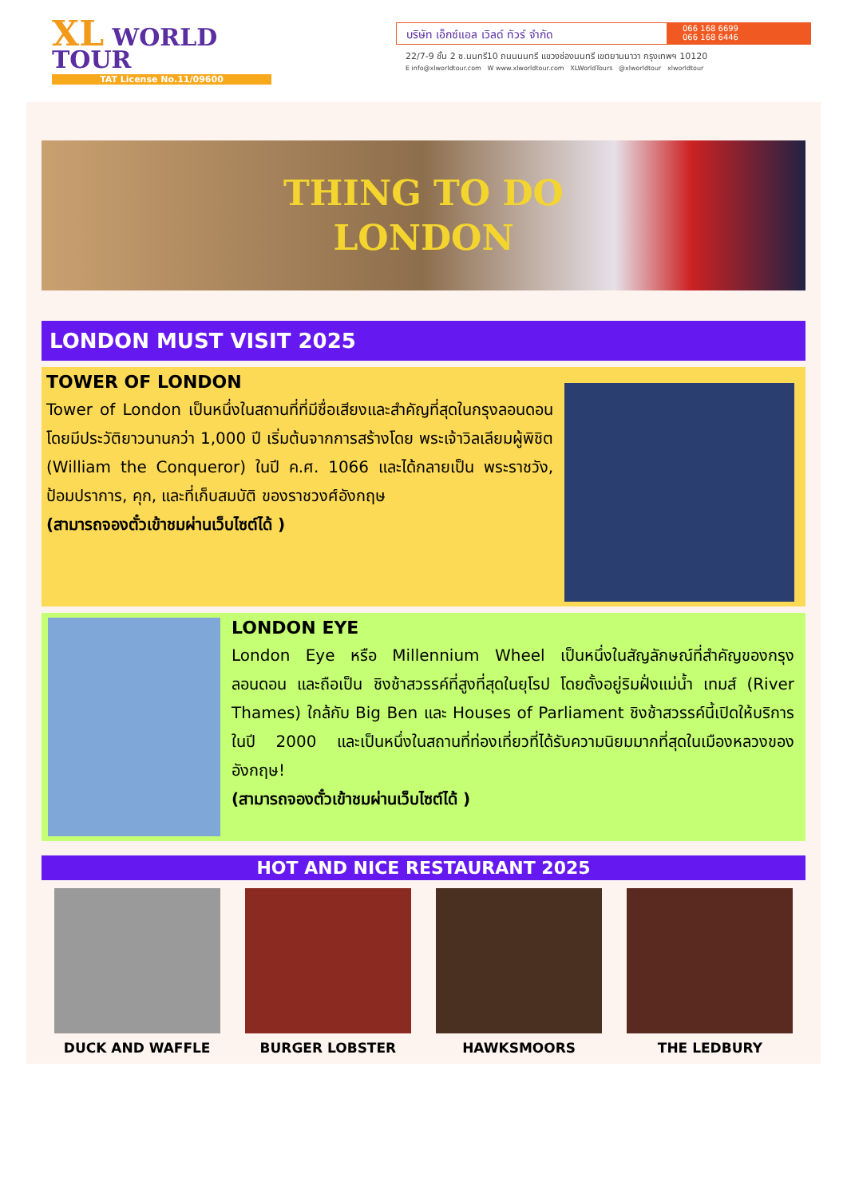XL WORLD TOUR
TAT License No.11/09600
บริษัท เอ็กซ์แอล เวิลด์ ทัวร์ จำกัด
066 168 6699
066 168 6446
22/7-9 ชั้น 2 ซ.นนทรี10 ถนนนนทรี แขวงช่องนนทรี เขตยานนาวา กรุงเทพฯ 10120
E info@xlworldtour.com W www.xlworldtour.com XLWorldTours @xlworldtour xlworldtour
THING TO DO
LONDON
LONDON MUST VISIT 2025
TOWER OF LONDON
Tower of London เป็นหนึ่งในสถานที่ที่มีชื่อเสียงและสำคัญที่สุดในกรุงลอนดอน โดยมีประวัติยาวนานกว่า 1,000 ปี เริ่มต้นจากการสร้างโดย พระเจ้าวิลเลียมผู้พิชิต (William the Conqueror) ในปี ค.ศ. 1066 และได้กลายเป็น พระราชวัง, ป้อมปราการ, คุก, และที่เก็บสมบัติ ของราชวงศ์อังกฤษ
(สามารถจองตั๋วเข้าชมผ่านเว็บไซต์ได้ )
LONDON EYE
London Eye หรือ Millennium Wheel เป็นหนึ่งในสัญลักษณ์ที่สำคัญของกรุงลอนดอน และถือเป็น ชิงช้าสวรรค์ที่สูงที่สุดในยุโรป โดยตั้งอยู่ริมฝั่งแม่น้ำ เทมส์ (River Thames) ใกล้กับ Big Ben และ Houses of Parliament ชิงช้าสวรรค์นี้เปิดให้บริการในปี 2000 และเป็นหนึ่งในสถานที่ท่องเที่ยวที่ได้รับความนิยมมากที่สุดในเมืองหลวงของอังกฤษ!
(สามารถจองตั๋วเข้าชมผ่านเว็บไซต์ได้ )
HOT AND NICE RESTAURANT 2025
DUCK AND WAFFLE BURGER LOBSTER HAWKSMOORS THE LEDBURY